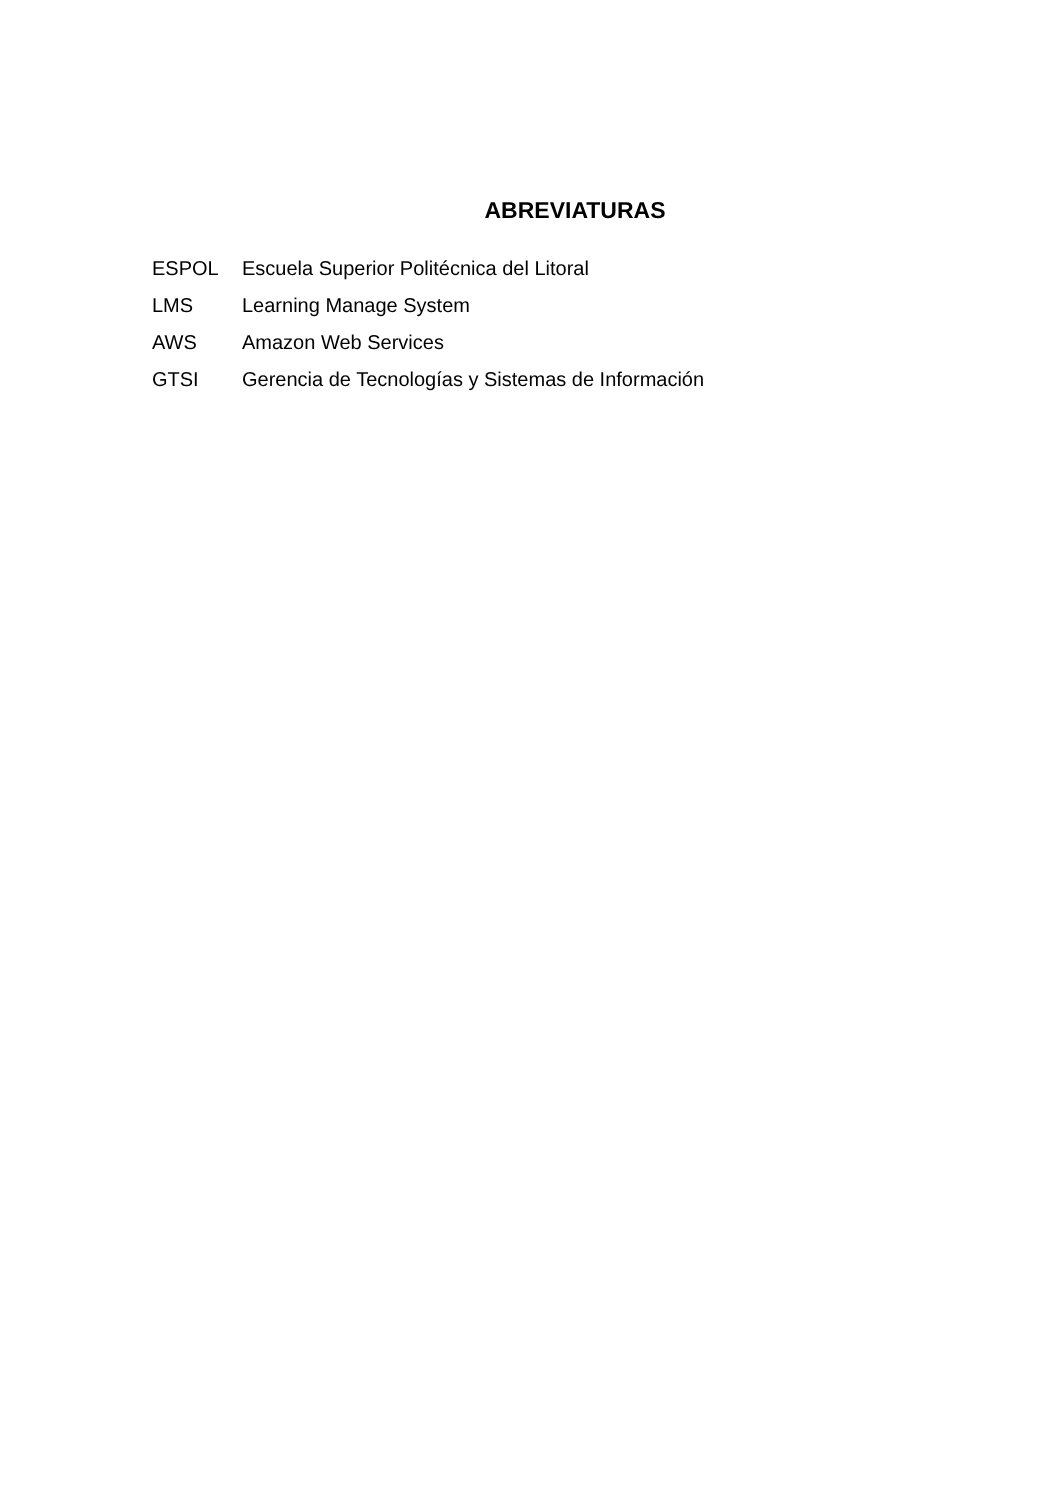ABREVIATURAS
ESPOL Escuela Superior Politécnica del Litoral
LMS Learning Manage System
AWS Amazon Web Services
GTSI Gerencia de Tecnologías y Sistemas de Información